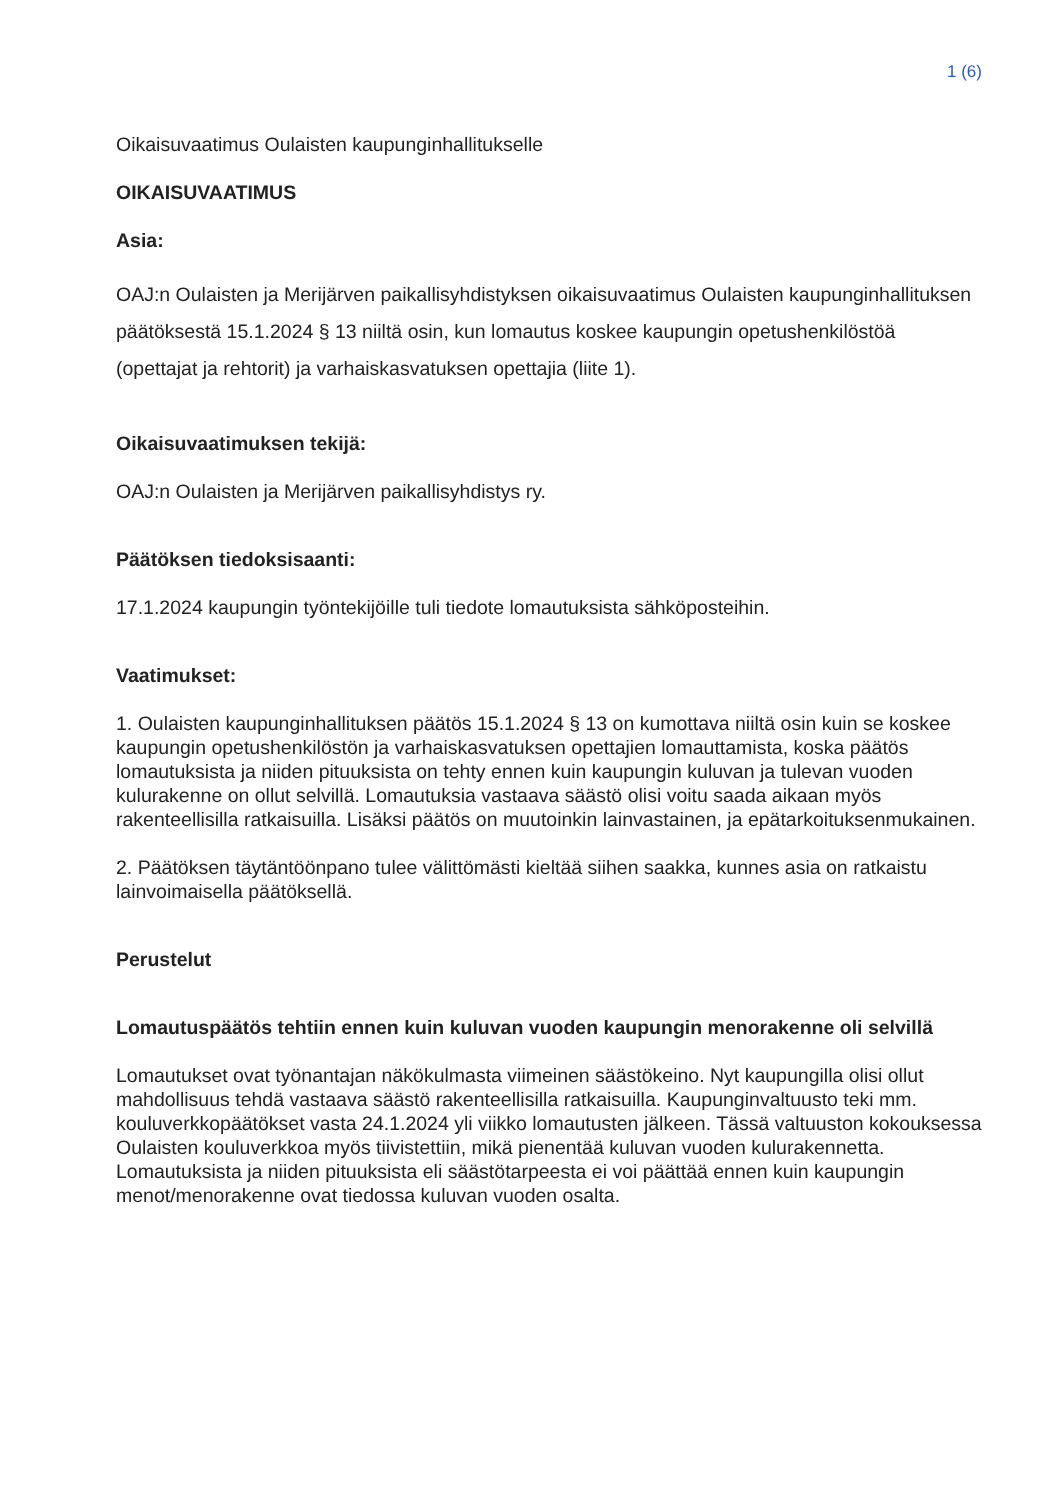1 (6)
Oikaisuvaatimus Oulaisten kaupunginhallitukselle
OIKAISUVAATIMUS
Asia:
OAJ:n Oulaisten ja Merijärven paikallisyhdistyksen oikaisuvaatimus Oulaisten kaupunginhallituksen päätöksestä 15.1.2024 § 13 niiltä osin, kun lomautus koskee kaupungin opetushenkilöstöä (opettajat ja rehtorit) ja varhaiskasvatuksen opettajia (liite 1).
Oikaisuvaatimuksen tekijä:
OAJ:n Oulaisten ja Merijärven paikallisyhdistys ry.
Päätöksen tiedoksisaanti:
17.1.2024 kaupungin työntekijöille tuli tiedote lomautuksista sähköposteihin.
Vaatimukset:
1. Oulaisten kaupunginhallituksen päätös 15.1.2024 § 13 on kumottava niiltä osin kuin se koskee kaupungin opetushenkilöstön ja varhaiskasvatuksen opettajien lomauttamista, koska päätös lomautuksista ja niiden pituuksista on tehty ennen kuin kaupungin kuluvan ja tulevan vuoden kulurakenne on ollut selvillä. Lomautuksia vastaava säästö olisi voitu saada aikaan myös rakenteellisilla ratkaisuilla. Lisäksi päätös on muutoinkin lainvastainen, ja epätarkoituksenmukainen.
2. Päätöksen täytäntöönpano tulee välittömästi kieltää siihen saakka, kunnes asia on ratkaistu lainvoimaisella päätöksellä.
Perustelut
Lomautuspäätös tehtiin ennen kuin kuluvan vuoden kaupungin menorakenne oli selvillä
Lomautukset ovat työnantajan näkökulmasta viimeinen säästökeino. Nyt kaupungilla olisi ollut mahdollisuus tehdä vastaava säästö rakenteellisilla ratkaisuilla. Kaupunginvaltuusto teki mm. kouluverkkopäätökset vasta 24.1.2024 yli viikko lomautusten jälkeen. Tässä valtuuston kokouksessa Oulaisten kouluverkkoa myös tiivistettiin, mikä pienentää kuluvan vuoden kulurakennetta. Lomautuksista ja niiden pituuksista eli säästötarpeesta ei voi päättää ennen kuin kaupungin menot/menorakenne ovat tiedossa kuluvan vuoden osalta.